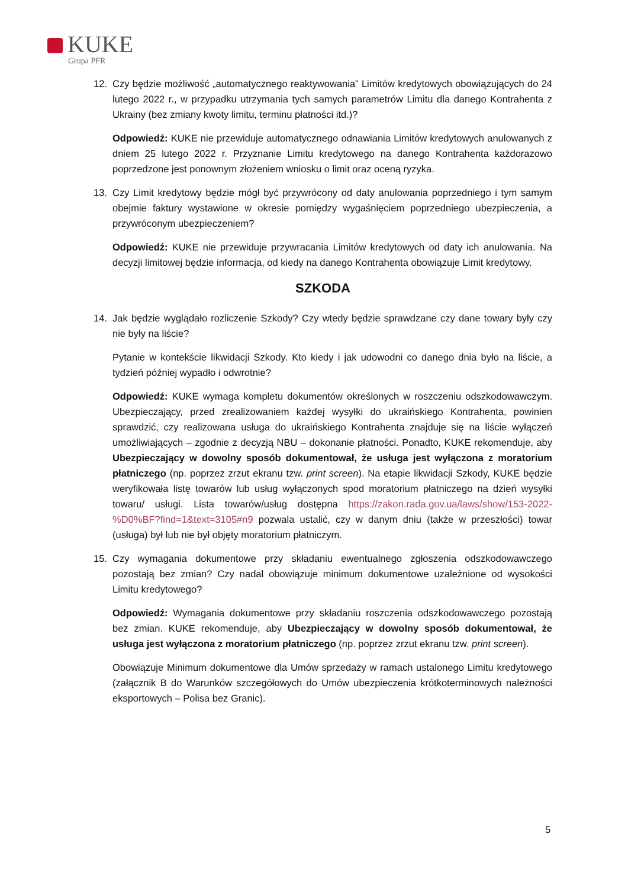KUKE
Grupa PFR
12. Czy będzie możliwość „automatycznego reaktywowania” Limitów kredytowych obowiązujących do 24 lutego 2022 r., w przypadku utrzymania tych samych parametrów Limitu dla danego Kontrahenta z Ukrainy (bez zmiany kwoty limitu, terminu płatności itd.)?
Odpowiedź: KUKE nie przewiduje automatycznego odnawiania Limitów kredytowych anulowanych z dniem 25 lutego 2022 r. Przyznanie Limitu kredytowego na danego Kontrahenta każdorazowo poprzedzone jest ponownym złożeniem wniosku o limit oraz oceną ryzyka.
13. Czy Limit kredytowy będzie mógł być przywrócony od daty anulowania poprzedniego i tym samym obejmie faktury wystawione w okresie pomiędzy wygaśnięciem poprzedniego ubezpieczenia, a przywróconym ubezpieczeniem?
Odpowiedź: KUKE nie przewiduje przywracania Limitów kredytowych od daty ich anulowania. Na decyzji limitowej będzie informacja, od kiedy na danego Kontrahenta obowiązuje Limit kredytowy.
SZKODA
14. Jak będzie wyglądało rozliczenie Szkody? Czy wtedy będzie sprawdzane czy dane towary były czy nie były na liście?
Pytanie w kontekście likwidacji Szkody. Kto kiedy i jak udowodni co danego dnia było na liście, a tydzień później wypadło i odwrotnie?
Odpowiedź: KUKE wymaga kompletu dokumentów określonych w roszczeniu odszkodowawczym. Ubezpieczający, przed zrealizowaniem każdej wysyłki do ukraińskiego Kontrahenta, powinien sprawdzić, czy realizowana usługa do ukraińskiego Kontrahenta znajduje się na liście wyłączeń umożliwiających – zgodnie z decyzją NBU – dokonanie płatności. Ponadto, KUKE rekomenduje, aby Ubezpieczający w dowolny sposób dokumentował, że usługa jest wyłączona z moratorium płatniczego (np. poprzez zrzut ekranu tzw. print screen). Na etapie likwidacji Szkody, KUKE będzie weryfikowała listę towarów lub usług wyłączonych spod moratorium płatniczego na dzień wysyłki towaru/ usługi. Lista towarów/usług dostępna https://zakon.rada.gov.ua/laws/show/153-2022-%D0%BF?find=1&text=3105#n9 pozwala ustalić, czy w danym dniu (także w przeszłości) towar (usługa) był lub nie był objęty moratorium płatniczym.
15. Czy wymagania dokumentowe przy składaniu ewentualnego zgłoszenia odszkodowawczego pozostają bez zmian? Czy nadal obowiązuje minimum dokumentowe uzależnione od wysokości Limitu kredytowego?
Odpowiedź: Wymagania dokumentowe przy składaniu roszczenia odszkodowawczego pozostają bez zmian. KUKE rekomenduje, aby Ubezpieczający w dowolny sposób dokumentował, że usługa jest wyłączona z moratorium płatniczego (np. poprzez zrzut ekranu tzw. print screen).
Obowiązuje Minimum dokumentowe dla Umów sprzedaży w ramach ustalonego Limitu kredytowego (załącznik B do Warunków szczegółowych do Umów ubezpieczenia krótkoterminowych należności eksportowych – Polisa bez Granic).
5